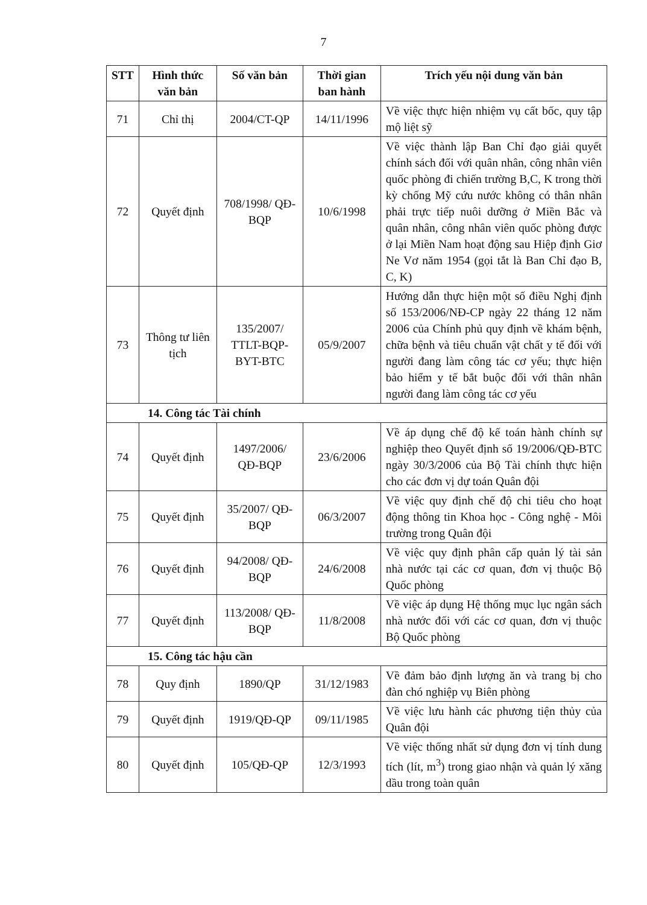7
| STT | Hình thức văn bản | Số văn bản | Thời gian ban hành | Trích yếu nội dung văn bản |
| --- | --- | --- | --- | --- |
| 71 | Chỉ thị | 2004/CT-QP | 14/11/1996 | Về việc thực hiện nhiệm vụ cất bốc, quy tập mộ liệt sỹ |
| 72 | Quyết định | 708/1998/ QĐ-BQP | 10/6/1998 | Về việc thành lập Ban Chỉ đạo giải quyết chính sách đối với quân nhân, công nhân viên quốc phòng đi chiến trường B,C, K trong thời kỳ chống Mỹ cứu nước không có thân nhân phải trực tiếp nuôi dưỡng ở Miền Bắc và quân nhân, công nhân viên quốc phòng được ở lại Miền Nam hoạt động sau Hiệp định Giơ Ne Vơ năm 1954 (gọi tắt là Ban Chỉ đạo B, C, K) |
| 73 | Thông tư liên tịch | 135/2007/ TTLT-BQP-BYT-BTC | 05/9/2007 | Hướng dẫn thực hiện một số điều Nghị định số 153/2006/NĐ-CP ngày 22 tháng 12 năm 2006 của Chính phủ quy định về khám bệnh, chữa bệnh và tiêu chuẩn vật chất y tế đối với người đang làm công tác cơ yếu; thực hiện bảo hiểm y tế bắt buộc đối với thân nhân người đang làm công tác cơ yếu |
| 14. Công tác Tài chính | | | | |
| 74 | Quyết định | 1497/2006/ QĐ-BQP | 23/6/2006 | Về áp dụng chế độ kế toán hành chính sự nghiệp theo Quyết định số 19/2006/QĐ-BTC ngày 30/3/2006 của Bộ Tài chính thực hiện cho các đơn vị dự toán Quân đội |
| 75 | Quyết định | 35/2007/ QĐ-BQP | 06/3/2007 | Về việc quy định chế độ chi tiêu cho hoạt động thông tin Khoa học - Công nghệ - Môi trường trong Quân đội |
| 76 | Quyết định | 94/2008/ QĐ-BQP | 24/6/2008 | Về việc quy định phân cấp quản lý tài sản nhà nước tại các cơ quan, đơn vị thuộc Bộ Quốc phòng |
| 77 | Quyết định | 113/2008/ QĐ-BQP | 11/8/2008 | Về việc áp dụng Hệ thống mục lục ngân sách nhà nước đối với các cơ quan, đơn vị thuộc Bộ Quốc phòng |
| 15. Công tác hậu cần | | | | |
| 78 | Quy định | 1890/QP | 31/12/1983 | Về đảm bảo định lượng ăn và trang bị cho đàn chó nghiệp vụ Biên phòng |
| 79 | Quyết định | 1919/QĐ-QP | 09/11/1985 | Về việc lưu hành các phương tiện thủy của Quân đội |
| 80 | Quyết định | 105/QĐ-QP | 12/3/1993 | Về việc thống nhất sử dụng đơn vị tính dung tích (lít, m<sup>3</sup>) trong giao nhận và quản lý xăng dầu trong toàn quân |